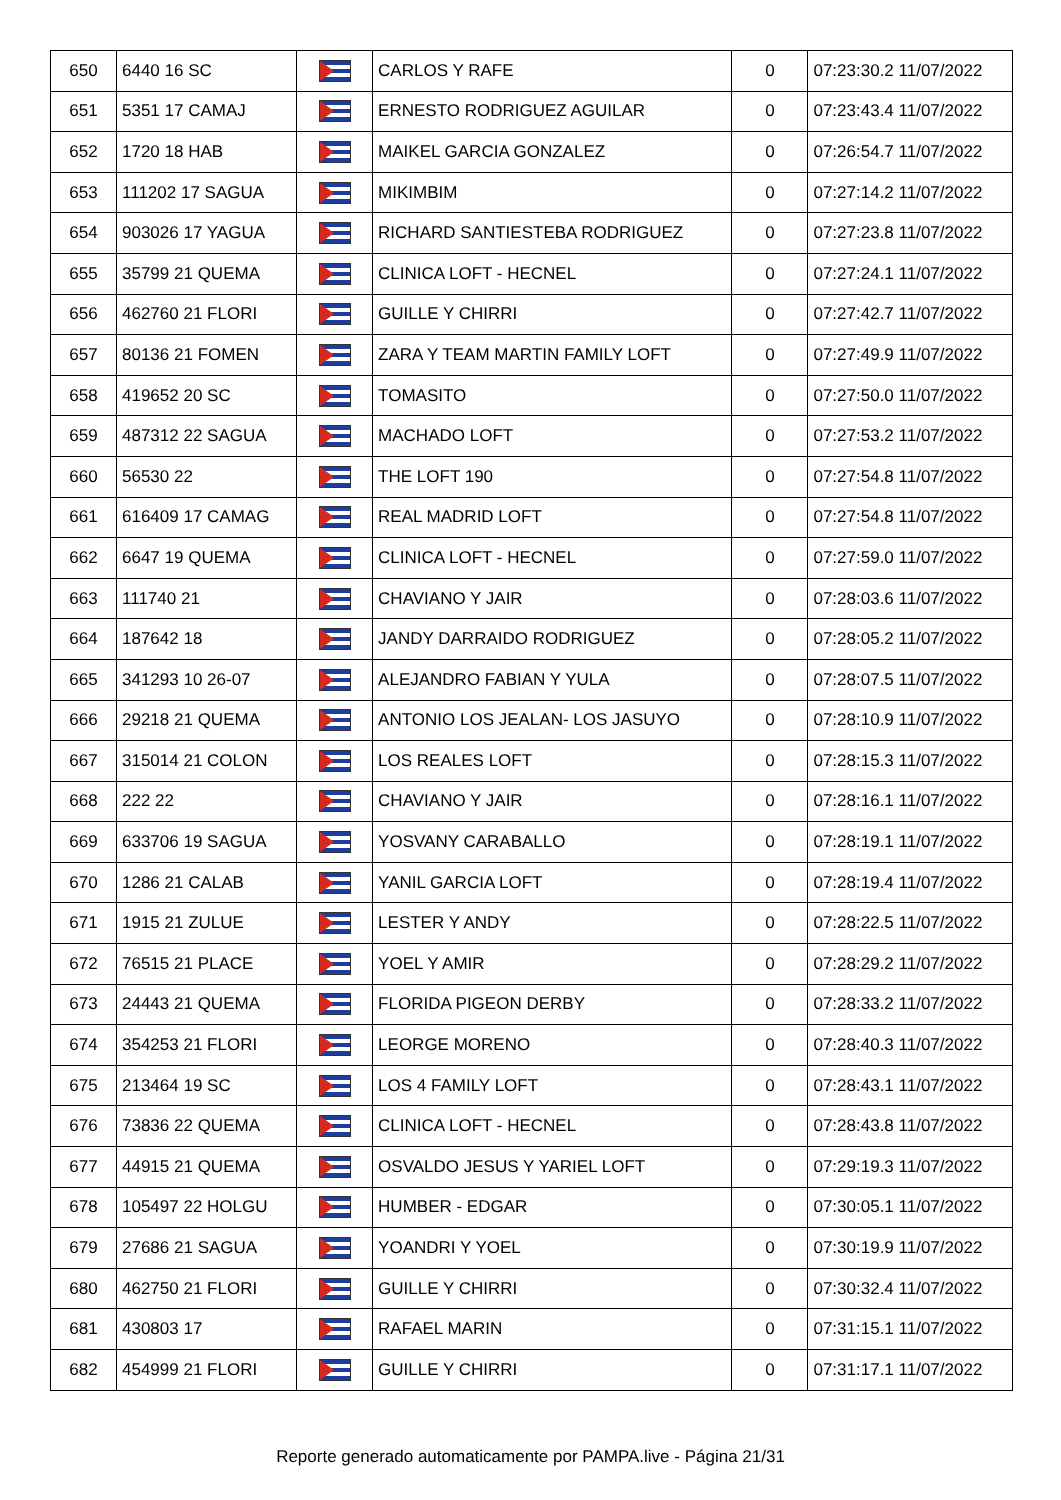| 650 | 6440 16 SC | | CARLOS Y RAFE | 0 | 07:23:30.2 11/07/2022 |
| 651 | 5351 17 CAMAJ | | ERNESTO RODRIGUEZ AGUILAR | 0 | 07:23:43.4 11/07/2022 |
| 652 | 1720 18 HAB | | MAIKEL GARCIA GONZALEZ | 0 | 07:26:54.7 11/07/2022 |
| 653 | 111202 17 SAGUA | | MIKIMBIM | 0 | 07:27:14.2 11/07/2022 |
| 654 | 903026 17 YAGUA | | RICHARD SANTIESTEBA RODRIGUEZ | 0 | 07:27:23.8 11/07/2022 |
| 655 | 35799 21 QUEMA | | CLINICA LOFT - HECNEL | 0 | 07:27:24.1 11/07/2022 |
| 656 | 462760 21 FLORI | | GUILLE Y CHIRRI | 0 | 07:27:42.7 11/07/2022 |
| 657 | 80136 21 FOMEN | | ZARA Y TEAM MARTIN FAMILY LOFT | 0 | 07:27:49.9 11/07/2022 |
| 658 | 419652 20 SC | | TOMASITO | 0 | 07:27:50.0 11/07/2022 |
| 659 | 487312 22 SAGUA | | MACHADO LOFT | 0 | 07:27:53.2 11/07/2022 |
| 660 | 56530 22 | | THE LOFT 190 | 0 | 07:27:54.8 11/07/2022 |
| 661 | 616409 17 CAMAG | | REAL MADRID LOFT | 0 | 07:27:54.8 11/07/2022 |
| 662 | 6647 19 QUEMA | | CLINICA LOFT - HECNEL | 0 | 07:27:59.0 11/07/2022 |
| 663 | 111740 21 | | CHAVIANO Y JAIR | 0 | 07:28:03.6 11/07/2022 |
| 664 | 187642 18 | | JANDY DARRAIDO RODRIGUEZ | 0 | 07:28:05.2 11/07/2022 |
| 665 | 341293 10 26-07 | | ALEJANDRO FABIAN Y YULA | 0 | 07:28:07.5 11/07/2022 |
| 666 | 29218 21 QUEMA | | ANTONIO LOS JEALAN- LOS JASUYO | 0 | 07:28:10.9 11/07/2022 |
| 667 | 315014 21 COLON | | LOS REALES LOFT | 0 | 07:28:15.3 11/07/2022 |
| 668 | 222 22 | | CHAVIANO Y JAIR | 0 | 07:28:16.1 11/07/2022 |
| 669 | 633706 19 SAGUA | | YOSVANY CARABALLO | 0 | 07:28:19.1 11/07/2022 |
| 670 | 1286 21 CALAB | | YANIL GARCIA LOFT | 0 | 07:28:19.4 11/07/2022 |
| 671 | 1915 21 ZULUE | | LESTER Y ANDY | 0 | 07:28:22.5 11/07/2022 |
| 672 | 76515 21 PLACE | | YOEL Y AMIR | 0 | 07:28:29.2 11/07/2022 |
| 673 | 24443 21 QUEMA | | FLORIDA PIGEON DERBY | 0 | 07:28:33.2 11/07/2022 |
| 674 | 354253 21 FLORI | | LEORGE MORENO | 0 | 07:28:40.3 11/07/2022 |
| 675 | 213464 19 SC | | LOS 4 FAMILY LOFT | 0 | 07:28:43.1 11/07/2022 |
| 676 | 73836 22 QUEMA | | CLINICA LOFT - HECNEL | 0 | 07:28:43.8 11/07/2022 |
| 677 | 44915 21 QUEMA | | OSVALDO JESUS Y YARIEL LOFT | 0 | 07:29:19.3 11/07/2022 |
| 678 | 105497 22 HOLGU | | HUMBER - EDGAR | 0 | 07:30:05.1 11/07/2022 |
| 679 | 27686 21 SAGUA | | YOANDRI Y YOEL | 0 | 07:30:19.9 11/07/2022 |
| 680 | 462750 21 FLORI | | GUILLE Y CHIRRI | 0 | 07:30:32.4 11/07/2022 |
| 681 | 430803 17 | | RAFAEL MARIN | 0 | 07:31:15.1 11/07/2022 |
| 682 | 454999 21 FLORI | | GUILLE Y CHIRRI | 0 | 07:31:17.1 11/07/2022 |
Reporte generado automaticamente por PAMPA.live - Página 21/31